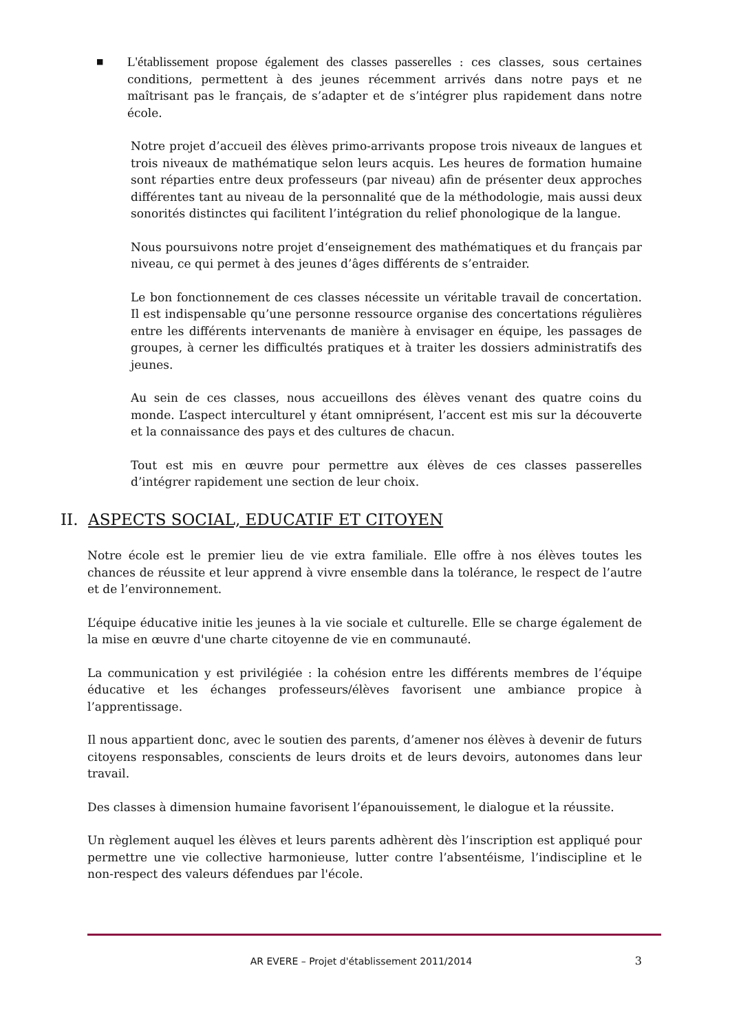■
L'établissement propose également des classes passerelles : ces classes, sous certaines conditions, permettent à des jeunes récemment arrivés dans notre pays et ne maîtrisant pas le français, de s’adapter et de s’intégrer plus rapidement dans notre école.
Notre projet d’accueil des élèves primo-arrivants propose trois niveaux de langues et trois niveaux de mathématique selon leurs acquis. Les heures de formation humaine sont réparties entre deux professeurs (par niveau) afin de présenter deux approches différentes tant au niveau de la personnalité que de la méthodologie, mais aussi deux sonorités distinctes qui facilitent l’intégration du relief phonologique de la langue.
Nous poursuivons notre projet d‘enseignement des mathématiques et du français par niveau, ce qui permet à des jeunes d’âges différents de s’entraider.
Le bon fonctionnement de ces classes nécessite un véritable travail de concertation. Il est indispensable qu’une personne ressource organise des concertations régulières entre les différents intervenants de manière à envisager en équipe, les passages de groupes, à cerner les difficultés pratiques et à traiter les dossiers administratifs des jeunes.
Au sein de ces classes, nous accueillons des élèves venant des quatre coins du monde. L’aspect interculturel y étant omniprésent, l’accent est mis sur la découverte et la connaissance des pays et des cultures de chacun.
Tout est mis en œuvre pour permettre aux élèves de ces classes passerelles d’intégrer rapidement une section de leur choix.
II. ASPECTS SOCIAL, EDUCATIF ET CITOYEN
Notre école est le premier lieu de vie extra familiale. Elle offre à nos élèves toutes les chances de réussite et leur apprend à vivre ensemble dans la tolérance, le respect de l’autre et de l’environnement.
L’équipe éducative initie les jeunes à la vie sociale et culturelle. Elle se charge également de la mise en œuvre d'une charte citoyenne de vie en communauté.
La communication y est privilégiée : la cohésion entre les différents membres de l’équipe éducative et les échanges professeurs/élèves favorisent une ambiance propice à l’apprentissage.
Il nous appartient donc, avec le soutien des parents, d’amener nos élèves à devenir de futurs citoyens responsables, conscients de leurs droits et de leurs devoirs, autonomes dans leur travail.
Des classes à dimension humaine favorisent l’épanouissement, le dialogue et la réussite.
Un règlement auquel les élèves et leurs parents adhèrent dès l’inscription est appliqué pour permettre une vie collective harmonieuse, lutter contre l’absentéisme, l’indiscipline et le non-respect des valeurs défendues par l'école.
AR EVERE – Projet d'établissement 2011/2014 3